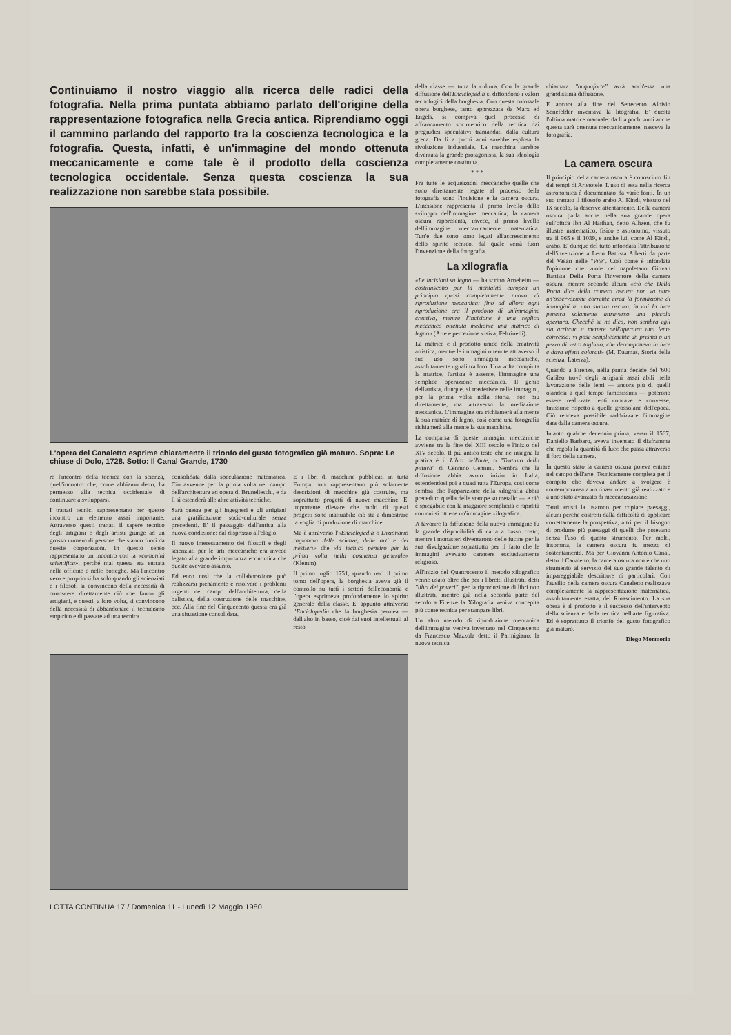Continuiamo il nostro viaggio alla ricerca delle radici della fotografia. Nella prima puntata abbiamo parlato dell'origine della rappresentazione fotografica nella Grecia antica. Riprendiamo oggi il cammino parlando del rapporto tra la coscienza tecnologica e la fotografia. Questa, infatti, è un'immagine del mondo ottenuta meccanicamente e come tale è il prodotto della coscienza tecnologica occidentale. Senza questa coscienza la sua realizzazione non sarebbe stata possibile.
L'opera del Canaletto esprime chiaramente il trionfo del gusto fotografico già maturo. Sopra: Le chiuse di Dolo, 1728. Sotto: Il Canal Grande, 1730
re l'incontro della tecnica con la scienza, quell'incontro che, come abbiamo detto, ha permesso alla tecnica occidentale di continuare a svilupparsi.
I trattati tecnici rappresentano per questo incontro un elemento assai importante. Attraverso questi trattati il sapere tecnico degli artigiani e degli artisti giunge ad un grosso numero di persone che stanno fuori da queste corporazioni. In questo senso rappresentano un incontro con la «comunità scientifica», perché mai questa era entrata nelle officine o nelle botteghe. Ma l'incontro vero e proprio si ha solo quando gli scienziati e i filosofi si convincono della necessità di conoscere direttamente ciò che fanno gli artigiani, e questi, a loro volta, si convincono della necessità di abbandonare il tecnicismo empirico e di passare ad una tecnica
consolidata dalla speculazione matematica. Ciò avvenne per la prima volta nel campo dell'architettura ad opera di Brunelleschi, e da lì si estenderà alle altre attività tecniche.
Sarà questa per gli ingegneri e gli artigiani una gratificazione socio-culturale senza precedenti. E' il passaggio dall'antica alla nuova condizione: dal disprezzo all'elogio.
Il nuovo interessamento dei filosofi e degli scienziati per le arti meccaniche era invece legato alla grande importanza economica che queste avevano assunto.
Ed ecco così che la collaborazione può realizzarsi pienamente e risolvere i problemi urgenti nel campo dell'architettura, della balistica, della costruzione delle macchine, ecc. Alla fine del Cinquecento questa era già una situazione consolidata.
E i libri di macchine pubblicati in tutta Europa non rappresentano più solamente descrizioni di macchine già costruite, ma soprattutto progetti di nuove macchine. E' importante rilevare che molti di questi progetti sono inattuabili: ciò sta a dimostrare la voglia di produzione di macchine.
Ma è attraverso l'«Enciclopedia o Dizionario ragionato delle scienze, delle arti e dei mestieri» che «la tecnica penetrò per la prima volta nella coscienza generale» (Klemm).
Il primo luglio 1751, quando uscì il primo tomo dell'opera, la borghesia aveva già il controllo su tutti i settori dell'economia e l'opera esprimeva profondamente lo spirito generale della classe. E' appunto attraverso l'Enciclopedia che la borghesia permea — dall'alto in basso, cioè dai suoi intellettuali al resto
della classe — tutta la cultura. Con la grande diffusione dell'Enciclopedia si diffondono i valori tecnologici della borghesia. Con questa colossale opera borghese, tanto apprezzata da Marx ed Engels, si compiva quel processo di affrancamento socioteorico della tecnica dai pregiudizi speculativi tramandati dalla cultura greca. Da lì a pochi anni sarebbe esplosa la rivoluzione industriale. La macchina sarebbe diventata la grande protagonista, la sua ideologia completamente costituita.
* * *
Fra tutte le acquisizioni meccaniche quelle che sono direttamente legate al processo della fotografia sono l'incisione e la camera oscura. L'incisione rappresenta il primo livello dello sviluppo dell'immagine meccanica; la camera oscura rappresenta, invece, il primo livello dell'immagine meccanicamente matematica. Tutt'e due sono sono legati all'accrescimento dello spirito tecnico, dal quale verrà fuori l'invenzione della fotografia.
La xilografia
«Le incisioni su legno — ha scritto Arneheim — costituiscono per la mentalità europea un principio quasi completamente nuovo di riproduzione meccanica; fino ad allora ogni riproduzione era il prodotto di un'immagine creativa, mentre l'incisione è una replica meccanica ottenuta mediante una matrice di legno» (Arte e percezione visiva, Feltrinelli).
La matrice è il prodotto unico della creatività artistica, mentre le immagini ottenute attraverso il suo uso sono immagini meccaniche, assolutamente uguali tra loro. Una volta compiuta la matrice, l'artista è assente, l'immagine una semplice operazione meccanica. Il genio dell'artista, dunque, si trasferisce nelle immagini, per la prima volta nella storia, non più direttamente, ma attraverso la mediazione meccanica. L'immagine ora richiamerà alla mente la sua matrice di legno, così come una fotografia richiamerà alla mente la sua macchina.
La comparsa di queste immagini meccaniche avviene tra la fine del XIII secolo e l'inizio del XIV secolo. Il più antico testo che ne insegna la pratica è il Libro dell'arte, o "Trattato della pittura" di Cennino Cennini. Sembra che la diffusione abbia avuto inizio in Italia, estendendosi poi a quasi tutta l'Europa, così come sembra che l'apparizione della xilografia abbia preceduto quella delle stampe su metallo — e ciò è spiegabile con la maggiore semplicità e rapidità con cui si ottiene un'immagine xilografica.
A favorire la diffusione della nuova immagine fu la grande disponibilità di carta a basso costo; mentre i monasteri diventarono delle fucine per la sua divulgazione soprattutto per il fatto che le immagini avevano carattere esclusivamente religioso.
All'inizio del Quattrocento il metodo xilografico venne usato oltre che per i libretti illustrati, detti "libri dei poveri", per la riproduzione di libri non illustrati, mentre già nella seconda parte del secolo a Firenze la Xilografia veniva concepita più come tecnica per stampare libri.
Un altro metodo di riproduzione meccanica dell'immagine veniva inventato nel Cinquecento da Francesco Mazzola detto il Parmigiano: la nuova tecnica
chiamata "acquaforte" avrà anch'essa una grandissima diffusione.
E ancora alla fine del Settecento Aloisio Senefelder inventava la litografia. E' questa l'ultima matrice manuale: da lì a pochi anni anche questa sarà ottenuta meccanicamente, nasceva la fotografia.
La camera oscura
Il principio della camera oscura è conosciuto fin dai tempi di Aristotele. L'uso di essa nella ricerca astronomica è documentato da varie fonti. In un suo trattato il filosofo arabo Al Kindi, vissuto nel IX secolo, la descrive attentamente. Della camera oscura parla anche nella sua grande opera sull'ottica Ibn Al Haithan, detto Alhzen, che fu illustre matematico, fisico e astronomo, vissuto tra il 965 e il 1039, e anche lui, come Al Kindi, arabo. E' dunque del tutto infondata l'attribuzione dell'invenzione a Leon Battista Alberti da parte del Vasari nelle "Vite". Così come è infondata l'opinione che vuole nel napoletano Giovan Battista Della Porta l'inventore della camera oscura, mentre secondo alcuni «ciò che Della Porta dice della camera oscura non va oltre un'osservazione corrente circa la formazione di immagini in una stanza oscura, in cui la luce penetra solamente attraverso una piccola apertura. Checché se ne dica, non sembra egli sia arrivato a mettere nell'apertura una lente convessa: vi pose semplicemente un prisma o un pezzo di vetro tagliato, che decomponeva la luce e dava effetti colorati» (M. Daumas, Storia della scienza, Laterza).
Quando a Firenze, nella prima decade del '600 Galileo trovò degli artigiani assai abili nella lavorazione delle lenti — ancora più di quelli olandesi a quel tempo famosissimi — poterono essere realizzate lenti concave e convesse, finissime rispetto a quelle grossolane dell'epoca. Ciò rendeva possibile raddrizzare l'immagine data dalla camera oscura.
Intanto qualche decennio prima, verso il 1567, Daniello Barbaro, aveva inventato il diaframma che regola la quantità di luce che passa attraverso il foro della camera.
In questo stato la camera oscura poteva entrare nel campo dell'arte. Tecnicamente completa per il compito che doveva andare a svolgere è contemporanea a un rinascimento già realizzato e a uno stato avanzato di meccanizzazione.
Tanti artisti la usarono per copiare paesaggi, alcuni perché costretti dalla difficoltà di applicare correttamente la prospettiva, altri per il bisogno di produrre più paesaggi di quelli che potevano senza l'uso di questo strumento. Per molti, insomma, la camera oscura fu mezzo di sostentamento. Ma per Giovanni Antonio Canal, detto il Canaletto, la camera oscura non è che uno strumento al servizio del suo grande talento di impareggiabile descrittore di particolari. Con l'ausilio della camera oscura Canaletto realizzava completamente la rappresentazione matematica, assolutamente esatta, del Rinascimento. La sua opera è il prodotto e il successo dell'intervento della scienza e della tecnica nell'arte figurativa. Ed è soprattutto il trionfo del gusto fotografico già maturo.
Diego Mormorio
LOTTA CONTINUA 17 / Domenica 11 - Lunedì 12 Maggio 1980